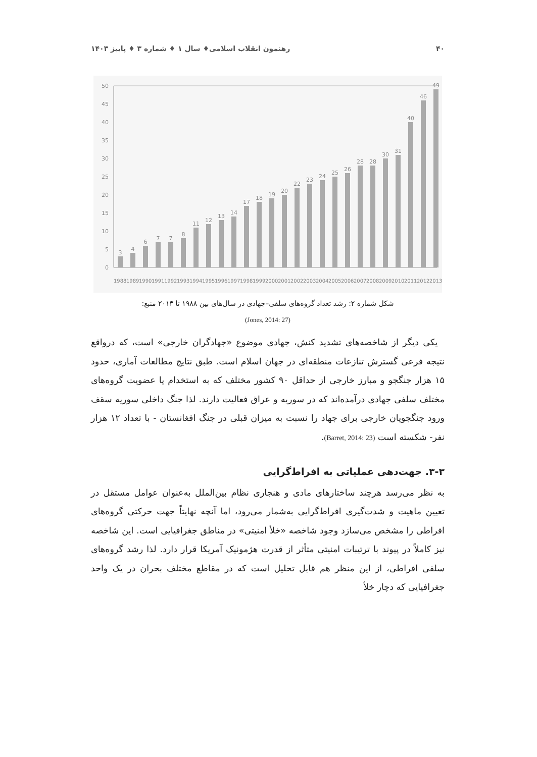۴۰ رهنمون انقلاب اسلامی♦ سال ۱ ♦ شماره ۳ ♦ پاییز ۱۴۰۳
0
5
10
15
20
25
30
35
40
45
50
3
4
6
7
7
8
11
12
13
14
17
18
19
20
22
23
24
25
26
28
28
30
31
40
46
49
1988
1989
1990
1991
1992
1993
1994
1995
1996
1997
1998
1999
2000
2001
2002
2003
2004
2005
2006
2007
2008
2009
2010
2011
2012
2013
شکل شماره ۲: رشد تعداد گروه‌های سلفی–جهادی در سال‌های بین ۱۹۸۸ تا ۲۰۱۳ منبع:
(Jones, 2014: 27)
یکی دیگر از شاخصه‌های تشدید کنش، جهادی موضوع «جهادگران خارجی» است، که درواقع نتیجه فرعی گسترش تنازعات منطقه‌ای در جهان اسلام است. طبق نتایج مطالعات آماری، حدود ۱۵ هزار جنگجو و مبارز خارجی از حداقل ۹۰ کشور مختلف که به استخدام یا عضویت گروه‌های مختلف سلفی جهادی درآمده‌اند که در سوریه و عراق فعالیت دارند. لذا جنگ داخلی سوریه سقف ورود جنگجویان خارجی برای جهاد را نسبت به میزان قبلی در جنگ افغانستان - با تعداد ۱۲ هزار نفر- شکسته است (Barret, 2014: 23).
۳-۳. جهت‌دهی عملیاتی به افراط‌گرایی
به نظر می‌رسد هرچند ساختارهای مادی و هنجاری نظام بین‌الملل به‌عنوان عوامل مستقل در تعیین ماهیت و شدت‌گیری افراط‌گرایی به‌شمار می‌رود، اما آنچه نهایتاً جهت حرکتی گروه‌های افراطی را مشخص می‌سازد وجود شاخصه «خلأ امنیتی» در مناطق جغرافیایی است. این شاخصه نیز کاملاً در پیوند با ترتیبات امنیتی متأثر از قدرت هژمونیک آمریکا قرار دارد. لذا رشد گروه‌های سلفی افراطی، از این منظر هم قابل تحلیل است که در مقاطع مختلف بحران در یک واحد جغرافیایی که دچار خلأ